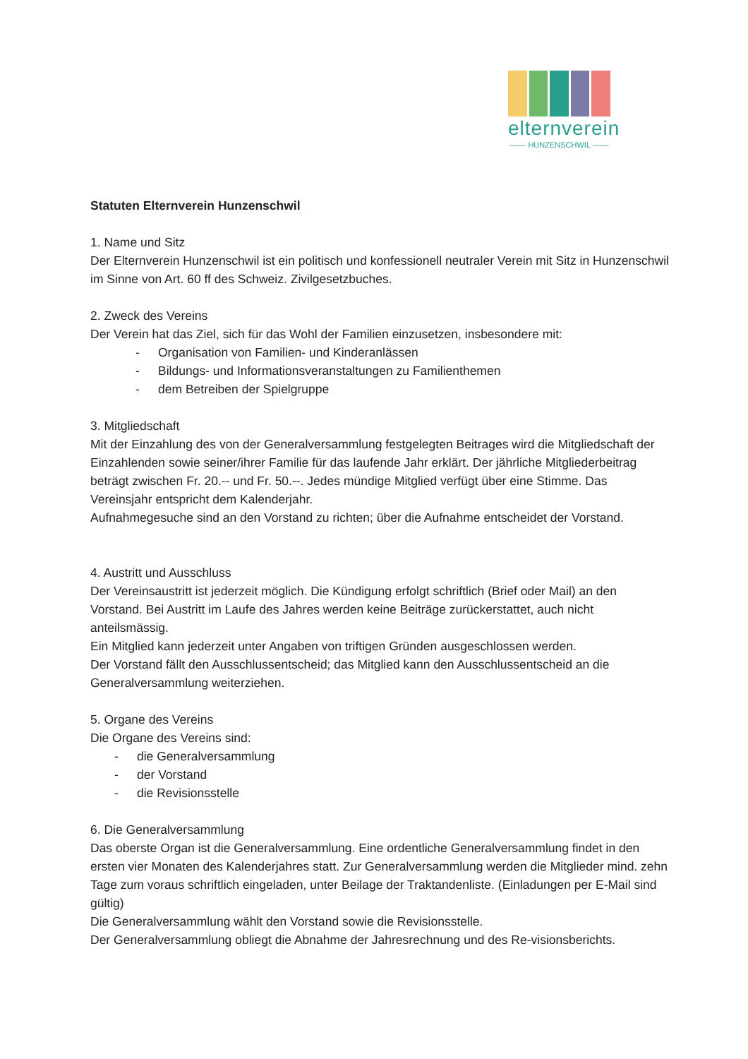elternverein
—— HUNZENSCHWIL ——
Statuten Elternverein Hunzenschwil
1. Name und Sitz
Der Elternverein Hunzenschwil ist ein politisch und konfessionell neutraler Verein mit Sitz in Hunzenschwil im Sinne von Art. 60 ff des Schweiz. Zivilgesetzbuches.
2. Zweck des Vereins
Der Verein hat das Ziel, sich für das Wohl der Familien einzusetzen, insbesondere mit:
- Organisation von Familien- und Kinderanlässen
- Bildungs- und Informationsveranstaltungen zu Familienthemen
- dem Betreiben der Spielgruppe
3. Mitgliedschaft
Mit der Einzahlung des von der Generalversammlung festgelegten Beitrages wird die Mitgliedschaft der Einzahlenden sowie seiner/ihrer Familie für das laufende Jahr erklärt. Der jährliche Mitgliederbeitrag beträgt zwischen Fr. 20.-- und Fr. 50.--. Jedes mündige Mitglied verfügt über eine Stimme. Das Vereinsjahr entspricht dem Kalenderjahr.
Aufnahmegesuche sind an den Vorstand zu richten; über die Aufnahme entscheidet der Vorstand.
4. Austritt und Ausschluss
Der Vereinsaustritt ist jederzeit möglich. Die Kündigung erfolgt schriftlich (Brief oder Mail) an den Vorstand. Bei Austritt im Laufe des Jahres werden keine Beiträge zurückerstattet, auch nicht anteilsmässig.
Ein Mitglied kann jederzeit unter Angaben von triftigen Gründen ausgeschlossen werden.
Der Vorstand fällt den Ausschlussentscheid; das Mitglied kann den Ausschlussentscheid an die Generalversammlung weiterziehen.
5. Organe des Vereins
Die Organe des Vereins sind:
- die Generalversammlung
- der Vorstand
- die Revisionsstelle
6. Die Generalversammlung
Das oberste Organ ist die Generalversammlung. Eine ordentliche Generalversammlung findet in den ersten vier Monaten des Kalenderjahres statt. Zur Generalversammlung werden die Mitglieder mind. zehn Tage zum voraus schriftlich eingeladen, unter Beilage der Traktandenliste. (Einladungen per E-Mail sind gültig)
Die Generalversammlung wählt den Vorstand sowie die Revisionsstelle.
Der Generalversammlung obliegt die Abnahme der Jahresrechnung und des Re-visionsberichts.